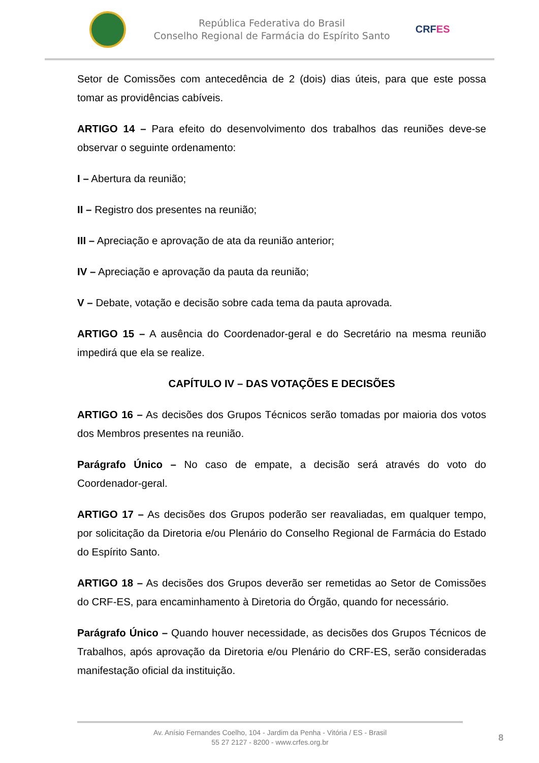República Federativa do Brasil
Conselho Regional de Farmácia do Espírito Santo
CRFES
Setor de Comissões com antecedência de 2 (dois) dias úteis, para que este possa tomar as providências cabíveis.
ARTIGO 14 – Para efeito do desenvolvimento dos trabalhos das reuniões deve-se observar o seguinte ordenamento:
I – Abertura da reunião;
II – Registro dos presentes na reunião;
III – Apreciação e aprovação de ata da reunião anterior;
IV – Apreciação e aprovação da pauta da reunião;
V – Debate, votação e decisão sobre cada tema da pauta aprovada.
ARTIGO 15 – A ausência do Coordenador-geral e do Secretário na mesma reunião impedirá que ela se realize.
CAPÍTULO IV – DAS VOTAÇÕES E DECISÕES
ARTIGO 16 – As decisões dos Grupos Técnicos serão tomadas por maioria dos votos dos Membros presentes na reunião.
Parágrafo Único – No caso de empate, a decisão será através do voto do Coordenador-geral.
ARTIGO 17 – As decisões dos Grupos poderão ser reavaliadas, em qualquer tempo, por solicitação da Diretoria e/ou Plenário do Conselho Regional de Farmácia do Estado do Espírito Santo.
ARTIGO 18 – As decisões dos Grupos deverão ser remetidas ao Setor de Comissões do CRF-ES, para encaminhamento à Diretoria do Órgão, quando for necessário.
Parágrafo Único – Quando houver necessidade, as decisões dos Grupos Técnicos de Trabalhos, após aprovação da Diretoria e/ou Plenário do CRF-ES, serão consideradas manifestação oficial da instituição.
Av. Anísio Fernandes Coelho, 104 - Jardim da Penha - Vitória / ES - Brasil
55 27 2127 - 8200 - www.crfes.org.br
8